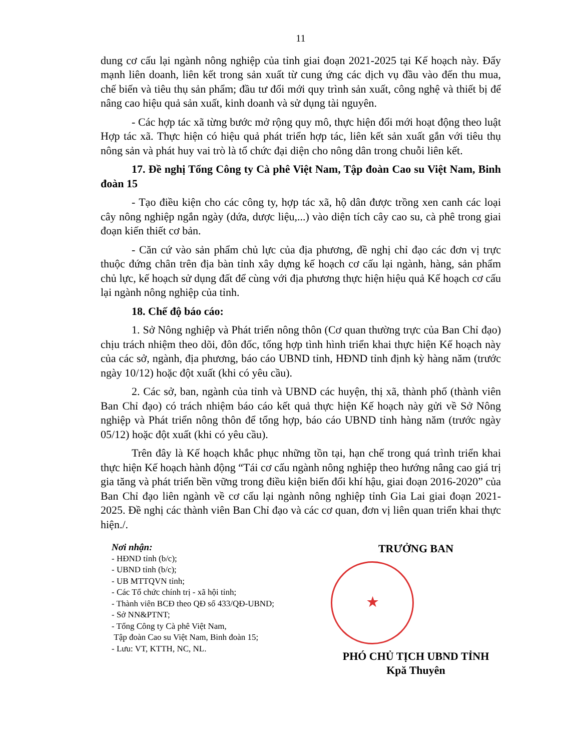11
dung cơ cấu lại ngành nông nghiệp của tỉnh giai đoạn 2021-2025 tại Kế hoạch này. Đẩy mạnh liên doanh, liên kết trong sản xuất từ cung ứng các dịch vụ đầu vào đến thu mua, chế biến và tiêu thụ sản phẩm; đầu tư đổi mới quy trình sản xuất, công nghệ và thiết bị để nâng cao hiệu quả sản xuất, kinh doanh và sử dụng tài nguyên.
- Các hợp tác xã từng bước mở rộng quy mô, thực hiện đổi mới hoạt động theo luật Hợp tác xã. Thực hiện có hiệu quả phát triển hợp tác, liên kết sản xuất gắn với tiêu thụ nông sản và phát huy vai trò là tổ chức đại diện cho nông dân trong chuỗi liên kết.
17. Đề nghị Tổng Công ty Cà phê Việt Nam, Tập đoàn Cao su Việt Nam, Binh đoàn 15
- Tạo điều kiện cho các công ty, hợp tác xã, hộ dân được trồng xen canh các loại cây nông nghiệp ngắn ngày (dứa, dược liệu,...) vào diện tích cây cao su, cà phê trong giai đoạn kiến thiết cơ bản.
- Căn cứ vào sản phẩm chủ lực của địa phương, đề nghị chỉ đạo các đơn vị trực thuộc đứng chân trên địa bàn tỉnh xây dựng kế hoạch cơ cấu lại ngành, hàng, sản phẩm chủ lực, kế hoạch sử dụng đất để cùng với địa phương thực hiện hiệu quả Kế hoạch cơ cấu lại ngành nông nghiệp của tỉnh.
18. Chế độ báo cáo:
1. Sở Nông nghiệp và Phát triển nông thôn (Cơ quan thường trực của Ban Chỉ đạo) chịu trách nhiệm theo dõi, đôn đốc, tổng hợp tình hình triển khai thực hiện Kế hoạch này của các sở, ngành, địa phương, báo cáo UBND tỉnh, HĐND tỉnh định kỳ hàng năm (trước ngày 10/12) hoặc đột xuất (khi có yêu cầu).
2. Các sở, ban, ngành của tỉnh và UBND các huyện, thị xã, thành phố (thành viên Ban Chỉ đạo) có trách nhiệm báo cáo kết quả thực hiện Kế hoạch này gửi về Sở Nông nghiệp và Phát triển nông thôn để tổng hợp, báo cáo UBND tỉnh hàng năm (trước ngày 05/12) hoặc đột xuất (khi có yêu cầu).
Trên đây là Kế hoạch khắc phục những tồn tại, hạn chế trong quá trình triển khai thực hiện Kế hoạch hành động “Tái cơ cấu ngành nông nghiệp theo hướng nâng cao giá trị gia tăng và phát triển bền vững trong điều kiện biến đổi khí hậu, giai đoạn 2016-2020” của Ban Chỉ đạo liên ngành về cơ cấu lại ngành nông nghiệp tỉnh Gia Lai giai đoạn 2021-2025. Đề nghị các thành viên Ban Chỉ đạo và các cơ quan, đơn vị liên quan triển khai thực hiện./.
Nơi nhận:
- HĐND tỉnh (b/c);
- UBND tỉnh (b/c);
- UB MTTQVN tỉnh;
- Các Tổ chức chính trị - xã hội tỉnh;
- Thành viên BCĐ theo QĐ số 433/QĐ-UBND;
- Sở NN&PTNT;
- Tổng Công ty Cà phê Việt Nam,
Tập đoàn Cao su Việt Nam, Binh đoàn 15;
- Lưu: VT, KTTH, NC, NL.
TRƯỞNG BAN
★
PHÓ CHỦ TỊCH UBND TỈNH
Kpă Thuyên